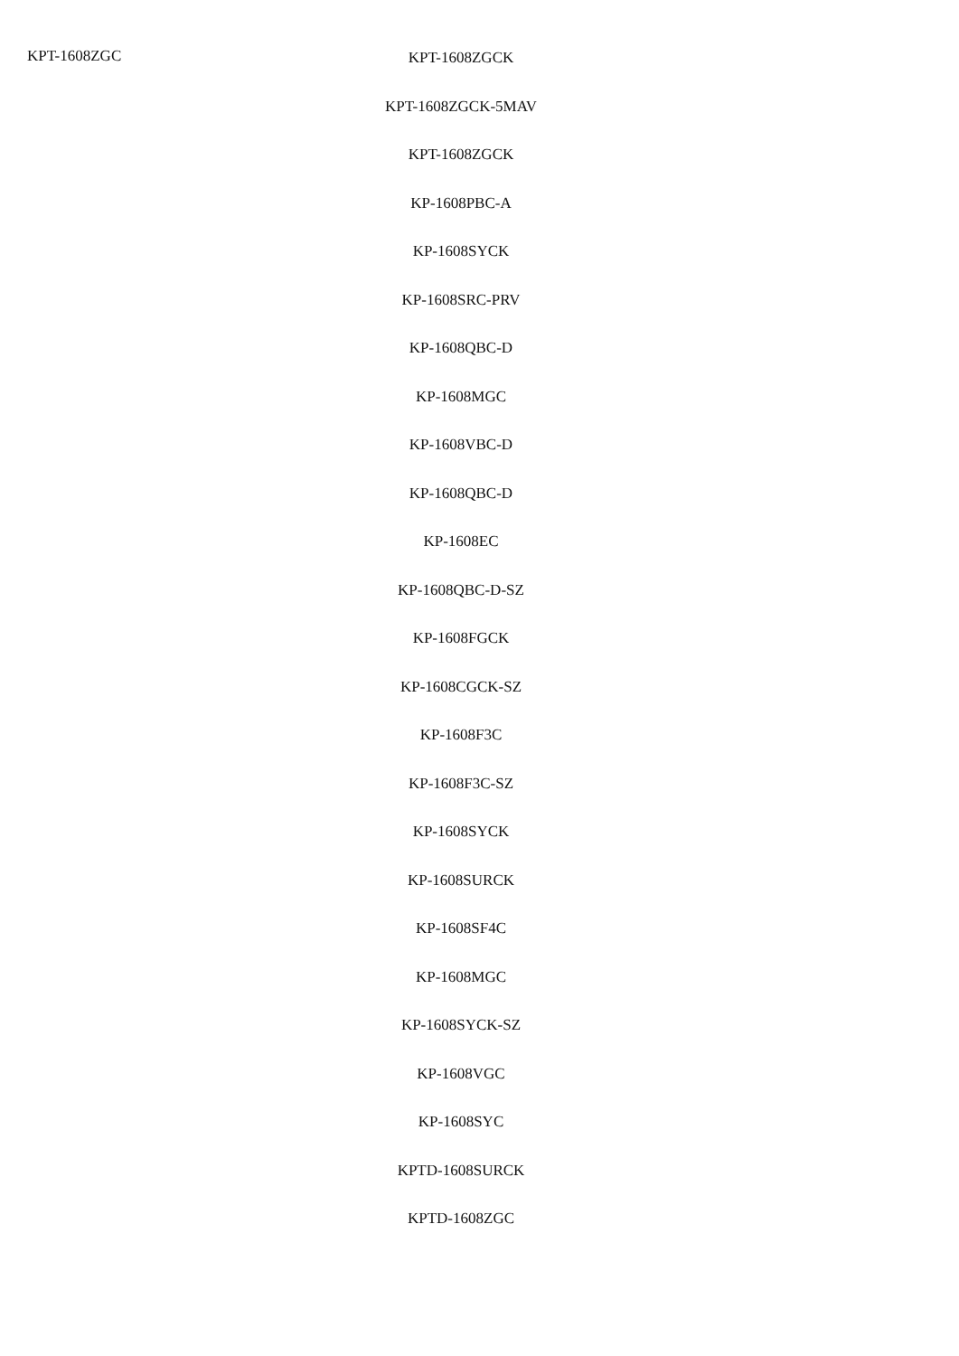KPT-1608ZGC
KPT-1608ZGCK
KPT-1608ZGCK-5MAV
KPT-1608ZGCK
KP-1608PBC-A
KP-1608SYCK
KP-1608SRC-PRV
KP-1608QBC-D
KP-1608MGC
KP-1608VBC-D
KP-1608QBC-D
KP-1608EC
KP-1608QBC-D-SZ
KP-1608FGCK
KP-1608CGCK-SZ
KP-1608F3C
KP-1608F3C-SZ
KP-1608SYCK
KP-1608SURCK
KP-1608SF4C
KP-1608MGC
KP-1608SYCK-SZ
KP-1608VGC
KP-1608SYC
KPTD-1608SURCK
KPTD-1608ZGC